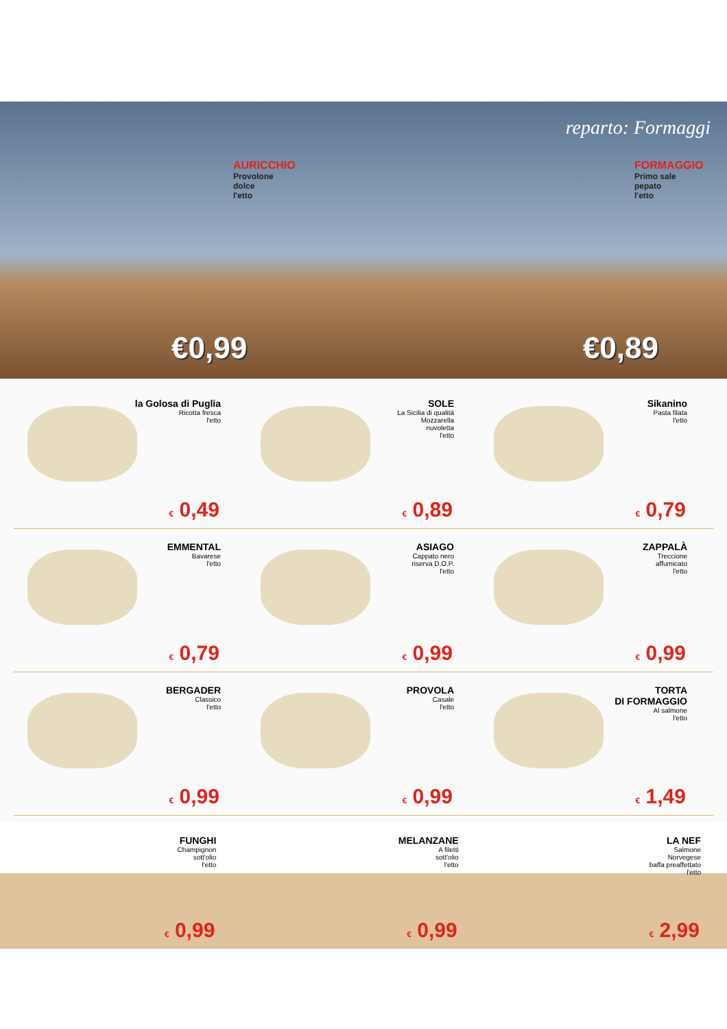reparto: Formaggi
AURICCHIO
Provolone
dolce
l'etto
€0,99
FORMAGGIO
Primo sale
pepato
l'etto
€0,89
la Golosa di Puglia
Ricotta fresca
l'etto
€ 0,49
SOLE
La Sicilia di qualità
Mozzarella
nuvoletta
l'etto
€ 0,89
Sikanino
Pasta filata
l'etto
€ 0,79
EMMENTAL
Bavarese
l'etto
€ 0,79
ASIAGO
Cappato nero
riserva D.O.P.
l'etto
€ 0,99
ZAPPALÀ
Treccione
affumicato
l'etto
€ 0,99
BERGADER
Classico
l'etto
€ 0,99
PROVOLA
Casale
l'etto
€ 0,99
TORTA
DI FORMAGGIO
Al salmone
l'etto
€ 1,49
FUNGHI
Champignon
sott'olio
l'etto
€ 0,99
MELANZANE
A filetti
sott'olio
l'etto
€ 0,99
LA NEF
Salmone
Norvegese
baffa preaffettato
l'etto
€ 2,99